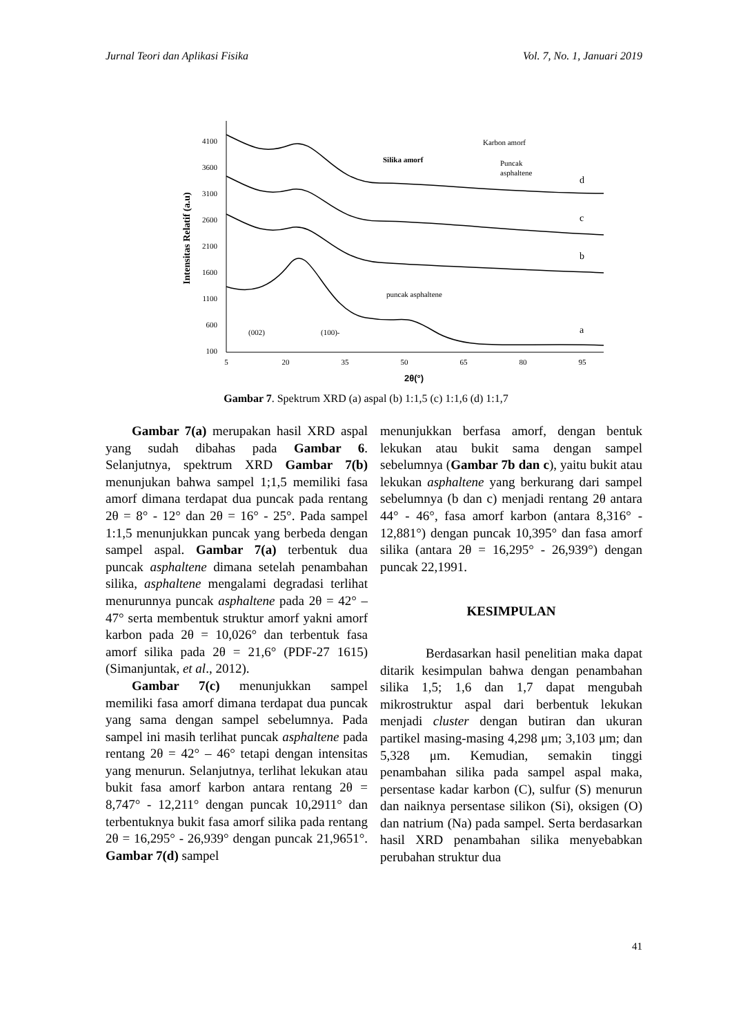Jurnal Teori dan Aplikasi Fisika Vol. 7, No. 1, Januari 2019
4100
3600
3100
2600
2100
1600
1100
600
100
5
20
35
50
65
80
95
2θ(°)
Intensitas Relatif (a.u)
Karbon amorf
Silika amorf
Puncak
asphaltene
d
c
b
a
puncak asphaltene
(002)
(100)-
Gambar 7. Spektrum XRD (a) aspal (b) 1:1,5 (c) 1:1,6 (d) 1:1,7
Gambar 7(a) merupakan hasil XRD aspal yang sudah dibahas pada Gambar 6. Selanjutnya, spektrum XRD Gambar 7(b) menunjukan bahwa sampel 1;1,5 memiliki fasa amorf dimana terdapat dua puncak pada rentang 2θ = 8° - 12° dan 2θ = 16° - 25°. Pada sampel 1:1,5 menunjukkan puncak yang berbeda dengan sampel aspal. Gambar 7(a) terbentuk dua puncak asphaltene dimana setelah penambahan silika, asphaltene mengalami degradasi terlihat menurunnya puncak asphaltene pada 2θ = 42° – 47° serta membentuk struktur amorf yakni amorf karbon pada 2θ = 10,026° dan terbentuk fasa amorf silika pada 2θ = 21,6° (PDF-27 1615) (Simanjuntak, et al., 2012).
Gambar 7(c) menunjukkan sampel memiliki fasa amorf dimana terdapat dua puncak yang sama dengan sampel sebelumnya. Pada sampel ini masih terlihat puncak asphaltene pada rentang 2θ = 42° – 46° tetapi dengan intensitas yang menurun. Selanjutnya, terlihat lekukan atau bukit fasa amorf karbon antara rentang 2θ = 8,747° - 12,211° dengan puncak 10,2911° dan terbentuknya bukit fasa amorf silika pada rentang 2θ = 16,295° - 26,939° dengan puncak 21,9651°. Gambar 7(d) sampel
menunjukkan berfasa amorf, dengan bentuk lekukan atau bukit sama dengan sampel sebelumnya (Gambar 7b dan c), yaitu bukit atau lekukan asphaltene yang berkurang dari sampel sebelumnya (b dan c) menjadi rentang 2θ antara 44° - 46°, fasa amorf karbon (antara 8,316° - 12,881°) dengan puncak 10,395° dan fasa amorf silika (antara 2θ = 16,295° - 26,939°) dengan puncak 22,1991.
KESIMPULAN
Berdasarkan hasil penelitian maka dapat ditarik kesimpulan bahwa dengan penambahan silika 1,5; 1,6 dan 1,7 dapat mengubah mikrostruktur aspal dari berbentuk lekukan menjadi cluster dengan butiran dan ukuran partikel masing-masing 4,298 μm; 3,103 μm; dan 5,328 μm. Kemudian, semakin tinggi penambahan silika pada sampel aspal maka, persentase kadar karbon (C), sulfur (S) menurun dan naiknya persentase silikon (Si), oksigen (O) dan natrium (Na) pada sampel. Serta berdasarkan hasil XRD penambahan silika menyebabkan perubahan struktur dua
41